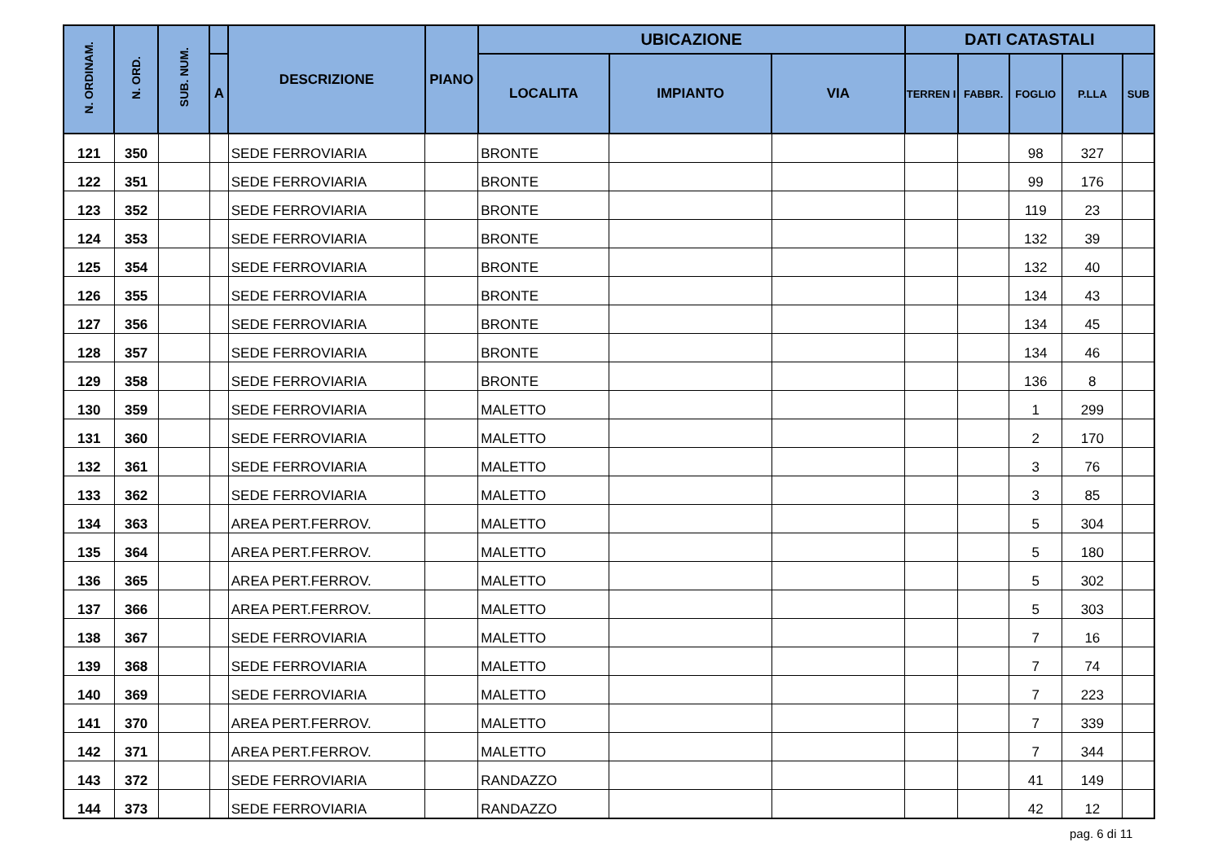| N. ORDINAM. | N. ORD. | SUB. NUM. | | DESCRIZIONE | PIANO | UBICAZIONE | | | DATI CATASTALI | | | | |
| --- | --- | --- | --- | --- | --- | --- | --- | --- | --- | --- | --- | --- | --- |
| | | | A | | | LOCALITA | IMPIANTO | VIA | TERREN I | FABBR. | FOGLIO | P.LLA | SUB |
| 121 | 350 | | | SEDE FERROVIARIA | | BRONTE | | | | | 98 | 327 | |
| 122 | 351 | | | SEDE FERROVIARIA | | BRONTE | | | | | 99 | 176 | |
| 123 | 352 | | | SEDE FERROVIARIA | | BRONTE | | | | | 119 | 23 | |
| 124 | 353 | | | SEDE FERROVIARIA | | BRONTE | | | | | 132 | 39 | |
| 125 | 354 | | | SEDE FERROVIARIA | | BRONTE | | | | | 132 | 40 | |
| 126 | 355 | | | SEDE FERROVIARIA | | BRONTE | | | | | 134 | 43 | |
| 127 | 356 | | | SEDE FERROVIARIA | | BRONTE | | | | | 134 | 45 | |
| 128 | 357 | | | SEDE FERROVIARIA | | BRONTE | | | | | 134 | 46 | |
| 129 | 358 | | | SEDE FERROVIARIA | | BRONTE | | | | | 136 | 8 | |
| 130 | 359 | | | SEDE FERROVIARIA | | MALETTO | | | | | 1 | 299 | |
| 131 | 360 | | | SEDE FERROVIARIA | | MALETTO | | | | | 2 | 170 | |
| 132 | 361 | | | SEDE FERROVIARIA | | MALETTO | | | | | 3 | 76 | |
| 133 | 362 | | | SEDE FERROVIARIA | | MALETTO | | | | | 3 | 85 | |
| 134 | 363 | | | AREA PERT.FERROV. | | MALETTO | | | | | 5 | 304 | |
| 135 | 364 | | | AREA PERT.FERROV. | | MALETTO | | | | | 5 | 180 | |
| 136 | 365 | | | AREA PERT.FERROV. | | MALETTO | | | | | 5 | 302 | |
| 137 | 366 | | | AREA PERT.FERROV. | | MALETTO | | | | | 5 | 303 | |
| 138 | 367 | | | SEDE FERROVIARIA | | MALETTO | | | | | 7 | 16 | |
| 139 | 368 | | | SEDE FERROVIARIA | | MALETTO | | | | | 7 | 74 | |
| 140 | 369 | | | SEDE FERROVIARIA | | MALETTO | | | | | 7 | 223 | |
| 141 | 370 | | | AREA PERT.FERROV. | | MALETTO | | | | | 7 | 339 | |
| 142 | 371 | | | AREA PERT.FERROV. | | MALETTO | | | | | 7 | 344 | |
| 143 | 372 | | | SEDE FERROVIARIA | | RANDAZZO | | | | | 41 | 149 | |
| 144 | 373 | | | SEDE FERROVIARIA | | RANDAZZO | | | | | 42 | 12 | |
pag. 6 di 11